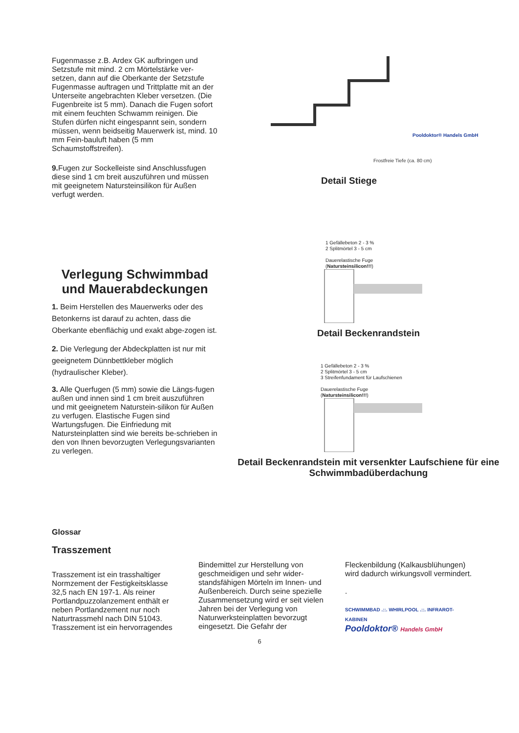Fugenmasse z.B. Ardex GK aufbringen und Setzstufe mit mind. 2 cm Mörtelstärke ver-setzen, dann auf die Oberkante der Setzstufe Fugenmasse auftragen und Trittplatte mit an der Unterseite angebrachten Kleber versetzen. (Die Fugenbreite ist 5 mm). Danach die Fugen sofort mit einem feuchten Schwamm reinigen. Die Stufen dürfen nicht eingespannt sein, sondern müssen, wenn beidseitig Mauerwerk ist, mind. 10 mm Fein-bauluft haben (5 mm Schaumstoffstreifen).
9. Fugen zur Sockelleiste sind Anschlussfugen diese sind 1 cm breit auszuführen und müssen mit geeignetem Natursteinsilikon für Außen verfugt werden.
Frostfreie Tiefe (ca. 80 cm)
Pooldoktor® Handels GmbH
Detail Stiege
Verlegung Schwimmbad und Mauerabdeckungen
1. Beim Herstellen des Mauerwerks oder des Betonkerns ist darauf zu achten, dass die Oberkante ebenflächig und exakt abge-zogen ist.
2. Die Verlegung der Abdeckplatten ist nur mit geeignetem Dünnbettkleber möglich (hydraulischer Kleber).
3. Alle Querfugen (5 mm) sowie die Längs-fugen außen und innen sind 1 cm breit auszuführen und mit geeignetem Naturstein-silikon für Außen zu verfugen. Elastische Fugen sind Wartungsfugen. Die Einfriedung mit Natursteinplatten sind wie bereits be-schrieben in den von Ihnen bevorzugten Verlegungsvarianten zu verlegen.
1 Gefällebeton 2 - 3 %
2 Splitmörtel 3 - 5 cm
Dauerelastische Fuge
(Natursteinsilicon!!!)
Detail Beckenrandstein
1 Gefällebeton 2 - 3 %
2 Splitmörtel 3 - 5 cm
3 Streifenfundament für Laufschienen
Dauerelastische Fuge
(Natursteinsilicon!!!)
Detail Beckenrandstein mit versenkter Laufschiene für eine Schwimmbadüberdachung
Glossar
Trasszement
Trasszement ist ein trasshaltiger Normzement der Festigkeitsklasse 32,5 nach EN 197-1. Als reiner Portlandpuzzolanzement enthält er neben Portlandzement nur noch Naturtrassmehl nach DIN 51043. Trasszement ist ein hervorragendes
Bindemittel zur Herstellung von geschmeidigen und sehr wider-standsfähigen Mörteln im Innen- und Außenbereich. Durch seine spezielle Zusammensetzung wird er seit vielen Jahren bei der Verlegung von Naturwerksteinplatten bevorzugt eingesetzt. Die Gefahr der
Fleckenbildung (Kalkausblühungen) wird dadurch wirkungsvoll vermindert.
.
SCHWIMMBAD .::. WHIRLPOOL .::. INFRAROT-KABINEN
Pooldoktor® Handels GmbH
6